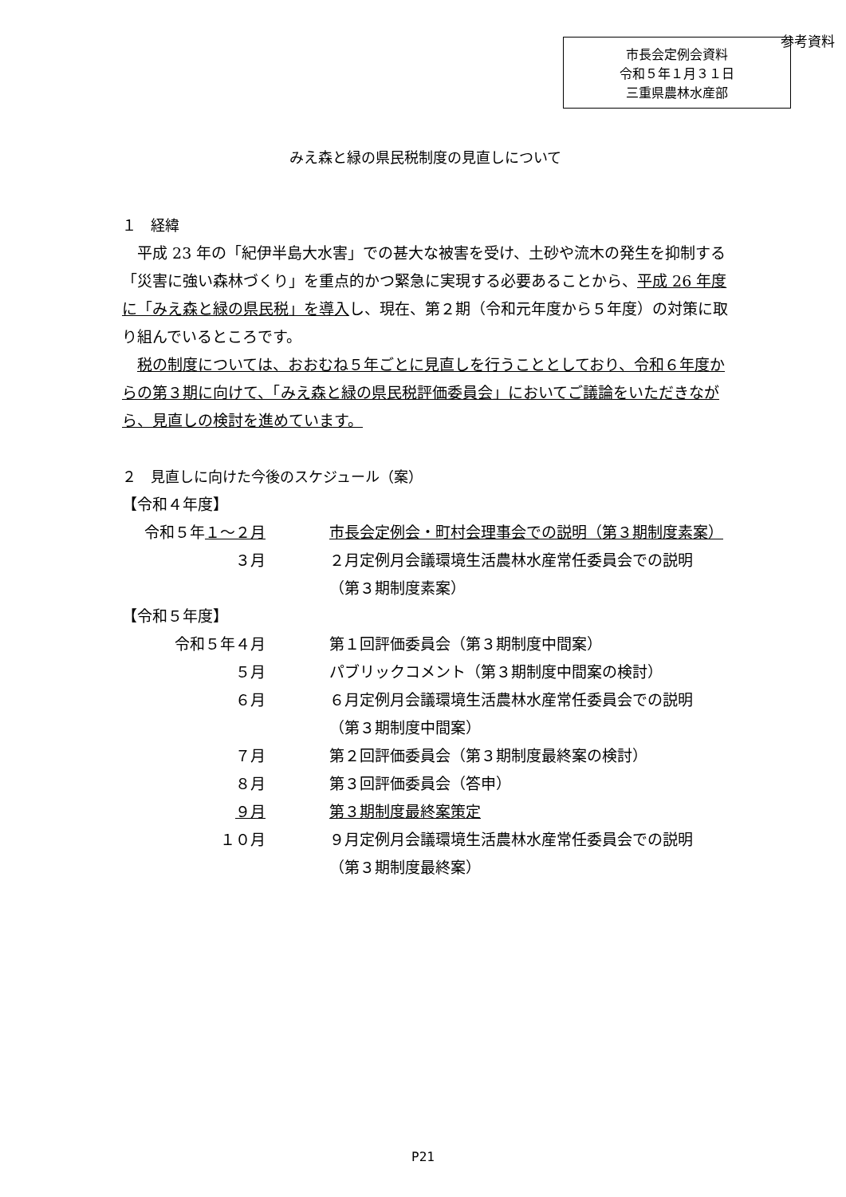参考資料
市長会定例会資料
令和５年１月３１日
三重県農林水産部
みえ森と緑の県民税制度の見直しについて
１　経緯
平成 23 年の「紀伊半島大水害」での甚大な被害を受け、土砂や流木の発生を抑制する「災害に強い森林づくり」を重点的かつ緊急に実現する必要あることから、平成 26 年度に「みえ森と緑の県民税」を導入し、現在、第２期（令和元年度から５年度）の対策に取り組んでいるところです。
税の制度については、おおむね５年ごとに見直しを行うこととしており、令和６年度からの第３期に向けて、「みえ森と緑の県民税評価委員会」においてご議論をいただきながら、見直しの検討を進めています。
２　見直しに向けた今後のスケジュール（案）
【令和４年度】
令和５年１～２月 市長会定例会・町村会理事会での説明（第３期制度素案）
３月 ２月定例月会議環境生活農林水産常任委員会での説明
（第３期制度素案）
【令和５年度】
令和５年４月 第１回評価委員会（第３期制度中間案）
５月 パブリックコメント（第３期制度中間案の検討）
６月 ６月定例月会議環境生活農林水産常任委員会での説明
（第３期制度中間案）
７月 第２回評価委員会（第３期制度最終案の検討）
８月 第３回評価委員会（答申）
９月 第３期制度最終案策定
１０月 ９月定例月会議環境生活農林水産常任委員会での説明
（第３期制度最終案）
P21